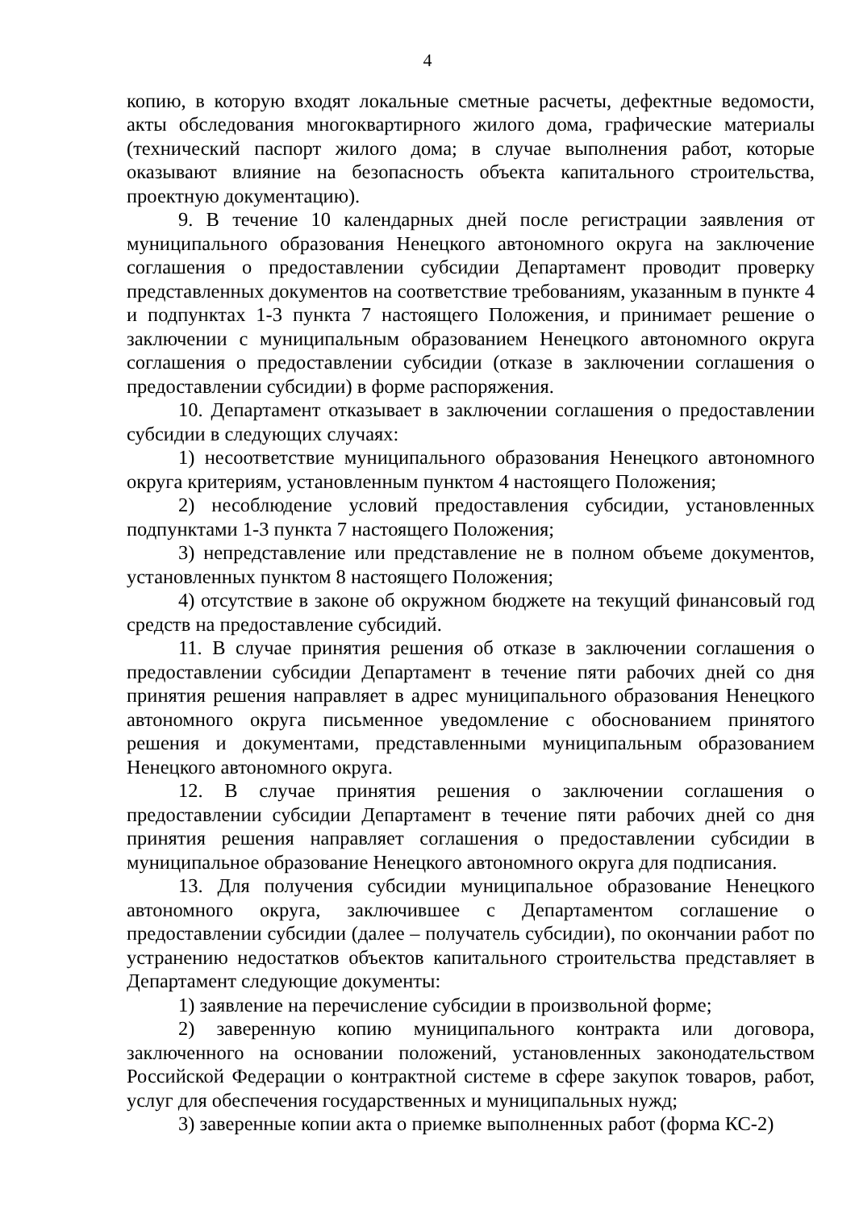4
копию, в которую входят локальные сметные расчеты, дефектные ведомости, акты обследования многоквартирного жилого дома, графические материалы (технический паспорт жилого дома; в случае выполнения работ, которые оказывают влияние на безопасность объекта капитального строительства, проектную документацию).
9. В течение 10 календарных дней после регистрации заявления от муниципального образования Ненецкого автономного округа на заключение соглашения о предоставлении субсидии Департамент проводит проверку представленных документов на соответствие требованиям, указанным в пункте 4 и подпунктах 1-3 пункта 7 настоящего Положения, и принимает решение о заключении с муниципальным образованием Ненецкого автономного округа соглашения о предоставлении субсидии (отказе в заключении соглашения о предоставлении субсидии) в форме распоряжения.
10. Департамент отказывает в заключении соглашения о предоставлении субсидии в следующих случаях:
1) несоответствие муниципального образования Ненецкого автономного округа критериям, установленным пунктом 4 настоящего Положения;
2) несоблюдение условий предоставления субсидии, установленных подпунктами 1-3 пункта 7 настоящего Положения;
3) непредставление или представление не в полном объеме документов, установленных пунктом 8 настоящего Положения;
4) отсутствие в законе об окружном бюджете на текущий финансовый год средств на предоставление субсидий.
11. В случае принятия решения об отказе в заключении соглашения о предоставлении субсидии Департамент в течение пяти рабочих дней со дня принятия решения направляет в адрес муниципального образования Ненецкого автономного округа письменное уведомление с обоснованием принятого решения и документами, представленными муниципальным образованием Ненецкого автономного округа.
12. В случае принятия решения о заключении соглашения о предоставлении субсидии Департамент в течение пяти рабочих дней со дня принятия решения направляет соглашения о предоставлении субсидии в муниципальное образование Ненецкого автономного округа для подписания.
13. Для получения субсидии муниципальное образование Ненецкого автономного округа, заключившее с Департаментом соглашение о предоставлении субсидии (далее – получатель субсидии), по окончании работ по устранению недостатков объектов капитального строительства представляет в Департамент следующие документы:
1) заявление на перечисление субсидии в произвольной форме;
2) заверенную копию муниципального контракта или договора, заключенного на основании положений, установленных законодательством Российской Федерации о контрактной системе в сфере закупок товаров, работ, услуг для обеспечения государственных и муниципальных нужд;
3) заверенные копии акта о приемке выполненных работ (форма КС-2)